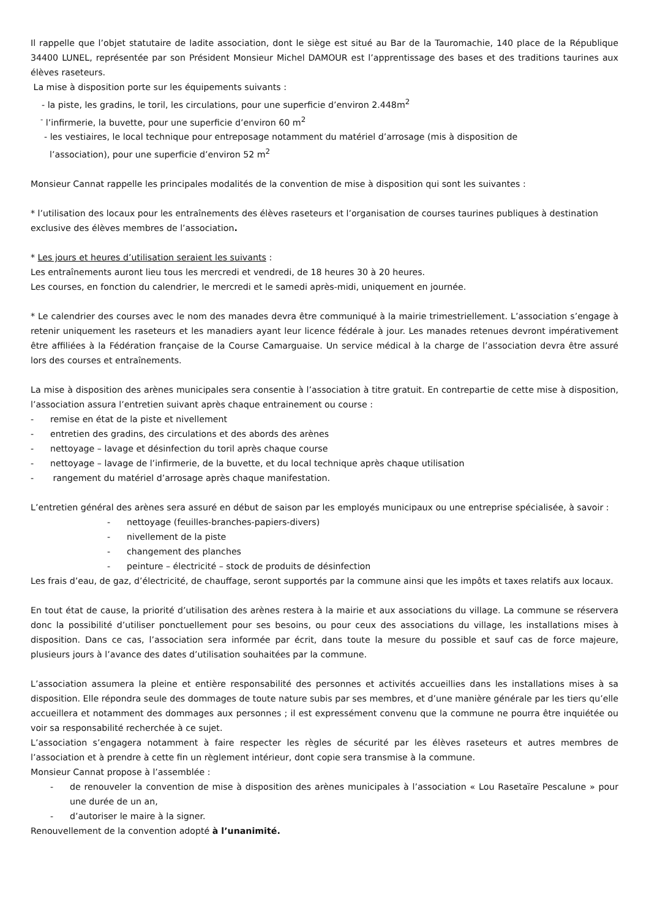Il rappelle que l’objet statutaire de ladite association, dont le siège est situé au Bar de la Tauromachie, 140 place de la République 34400 LUNEL, représentée par son Président Monsieur Michel DAMOUR est l’apprentissage des bases et des traditions taurines aux élèves raseteurs.
La mise à disposition porte sur les équipements suivants :
- la piste, les gradins, le toril, les circulations, pour une superficie d’environ 2.448m<sup>2</sup>
<sup>-</sup> l’infirmerie, la buvette, pour une superficie d’environ 60 m<sup>2</sup>
- les vestiaires, le local technique pour entreposage notamment du matériel d’arrosage (mis à disposition de
l’association), pour une superficie d’environ 52 m<sup>2</sup>
Monsieur Cannat rappelle les principales modalités de la convention de mise à disposition qui sont les suivantes :
* l’utilisation des locaux pour les entraînements des élèves raseteurs et l’organisation de courses taurines publiques à destination exclusive des élèves membres de l’association.
* Les jours et heures d’utilisation seraient les suivants :
Les entraînements auront lieu tous les mercredi et vendredi, de 18 heures 30 à 20 heures.
Les courses, en fonction du calendrier, le mercredi et le samedi après-midi, uniquement en journée.
* Le calendrier des courses avec le nom des manades devra être communiqué à la mairie trimestriellement. L’association s’engage à retenir uniquement les raseteurs et les manadiers ayant leur licence fédérale à jour. Les manades retenues devront impérativement être affiliées à la Fédération française de la Course Camarguaise. Un service médical à la charge de l’association devra être assuré lors des courses et entraînements.
La mise à disposition des arènes municipales sera consentie à l’association à titre gratuit. En contrepartie de cette mise à disposition, l’association assura l’entretien suivant après chaque entrainement ou course :
- remise en état de la piste et nivellement
- entretien des gradins, des circulations et des abords des arènes
- nettoyage – lavage et désinfection du toril après chaque course
- nettoyage – lavage de l’infirmerie, de la buvette, et du local technique après chaque utilisation
- rangement du matériel d’arrosage après chaque manifestation.
L’entretien général des arènes sera assuré en début de saison par les employés municipaux ou une entreprise spécialisée, à savoir :
- nettoyage (feuilles-branches-papiers-divers)
- nivellement de la piste
- changement des planches
- peinture – électricité – stock de produits de désinfection
Les frais d’eau, de gaz, d’électricité, de chauffage, seront supportés par la commune ainsi que les impôts et taxes relatifs aux locaux.
En tout état de cause, la priorité d’utilisation des arènes restera à la mairie et aux associations du village. La commune se réservera donc la possibilité d’utiliser ponctuellement pour ses besoins, ou pour ceux des associations du village, les installations mises à disposition. Dans ce cas, l’association sera informée par écrit, dans toute la mesure du possible et sauf cas de force majeure, plusieurs jours à l’avance des dates d’utilisation souhaitées par la commune.
L’association assumera la pleine et entière responsabilité des personnes et activités accueillies dans les installations mises à sa disposition. Elle répondra seule des dommages de toute nature subis par ses membres, et d’une manière générale par les tiers qu’elle accueillera et notamment des dommages aux personnes ; il est expressément convenu que la commune ne pourra être inquiétée ou voir sa responsabilité recherchée à ce sujet.
L’association s’engagera notamment à faire respecter les règles de sécurité par les élèves raseteurs et autres membres de l’association et à prendre à cette fin un règlement intérieur, dont copie sera transmise à la commune.
Monsieur Cannat propose à l’assemblée :
- de renouveler la convention de mise à disposition des arènes municipales à l’association « Lou Rasetaïre Pescalune » pour une durée de un an,
- d’autoriser le maire à la signer.
Renouvellement de la convention adopté à l’unanimité.